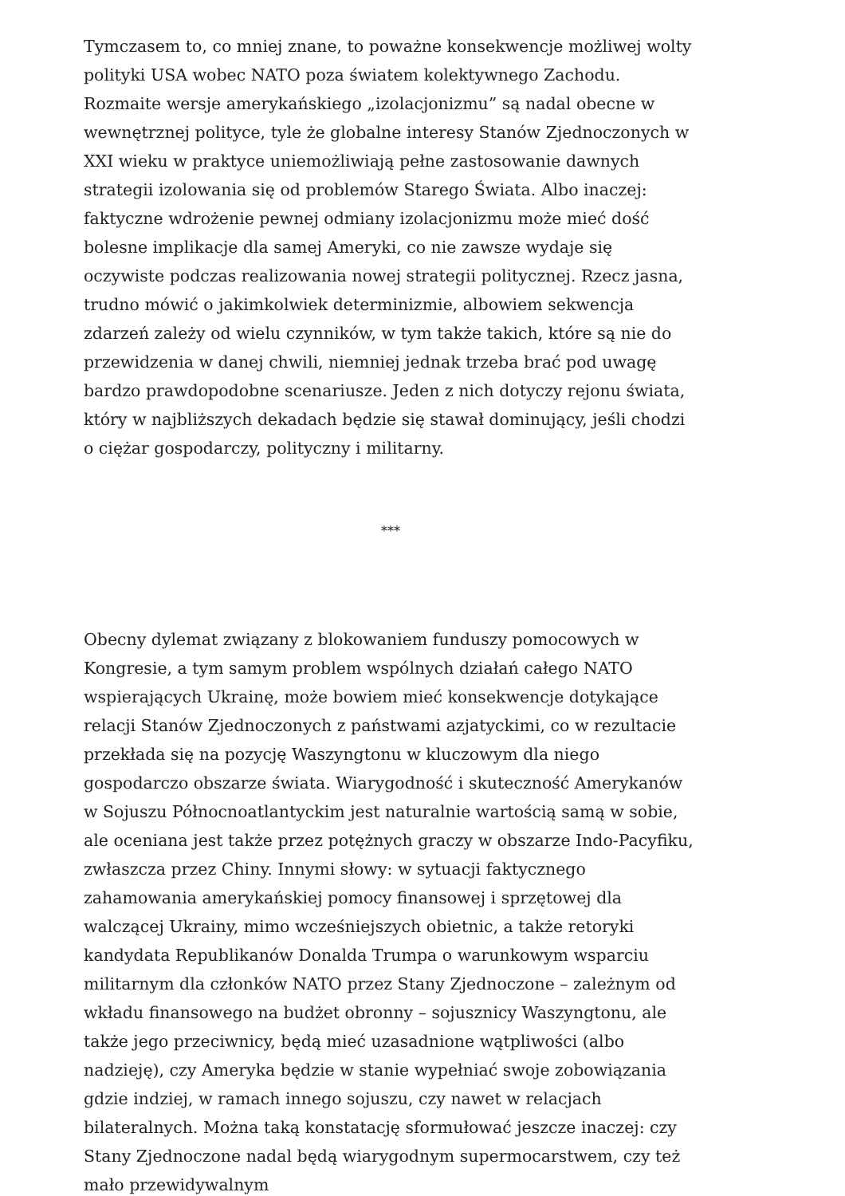Tymczasem to, co mniej znane, to poważne konsekwencje możliwej wolty polityki USA wobec NATO poza światem kolektywnego Zachodu. Rozmaite wersje amerykańskiego „izolacjonizmu” są nadal obecne w wewnętrznej polityce, tyle że globalne interesy Stanów Zjednoczonych w XXI wieku w praktyce uniemożliwiają pełne zastosowanie dawnych strategii izolowania się od problemów Starego Świata. Albo inaczej: faktyczne wdrożenie pewnej odmiany izolacjonizmu może mieć dość bolesne implikacje dla samej Ameryki, co nie zawsze wydaje się oczywiste podczas realizowania nowej strategii politycznej. Rzecz jasna, trudno mówić o jakimkolwiek determinizmie, albowiem sekwencja zdarzeń zależy od wielu czynników, w tym także takich, które są nie do przewidzenia w danej chwili, niemniej jednak trzeba brać pod uwagę bardzo prawdopodobne scenariusze. Jeden z nich dotyczy rejonu świata, który w najbliższych dekadach będzie się stawał dominujący, jeśli chodzi o ciężar gospodarczy, polityczny i militarny.
***
Obecny dylemat związany z blokowaniem funduszy pomocowych w Kongresie, a tym samym problem wspólnych działań całego NATO wspierających Ukrainę, może bowiem mieć konsekwencje dotykające relacji Stanów Zjednoczonych z państwami azjatyckimi, co w rezultacie przekłada się na pozycję Waszyngtonu w kluczowym dla niego gospodarczo obszarze świata. Wiarygodność i skuteczność Amerykanów w Sojuszu Północnoatlantyckim jest naturalnie wartością samą w sobie, ale oceniana jest także przez potężnych graczy w obszarze Indo-Pacyfiku, zwłaszcza przez Chiny. Innymi słowy: w sytuacji faktycznego zahamowania amerykańskiej pomocy finansowej i sprzętowej dla walczącej Ukrainy, mimo wcześniejszych obietnic, a także retoryki kandydata Republikanów Donalda Trumpa o warunkowym wsparciu militarnym dla członków NATO przez Stany Zjednoczone – zależnym od wkładu finansowego na budżet obronny – sojusznicy Waszyngtonu, ale także jego przeciwnicy, będą mieć uzasadnione wątpliwości (albo nadzieję), czy Ameryka będzie w stanie wypełniać swoje zobowiązania gdzie indziej, w ramach innego sojuszu, czy nawet w relacjach bilateralnych. Można taką konstatację sformułować jeszcze inaczej: czy Stany Zjednoczone nadal będą wiarygodnym supermocarstwem, czy też mało przewidywalnym